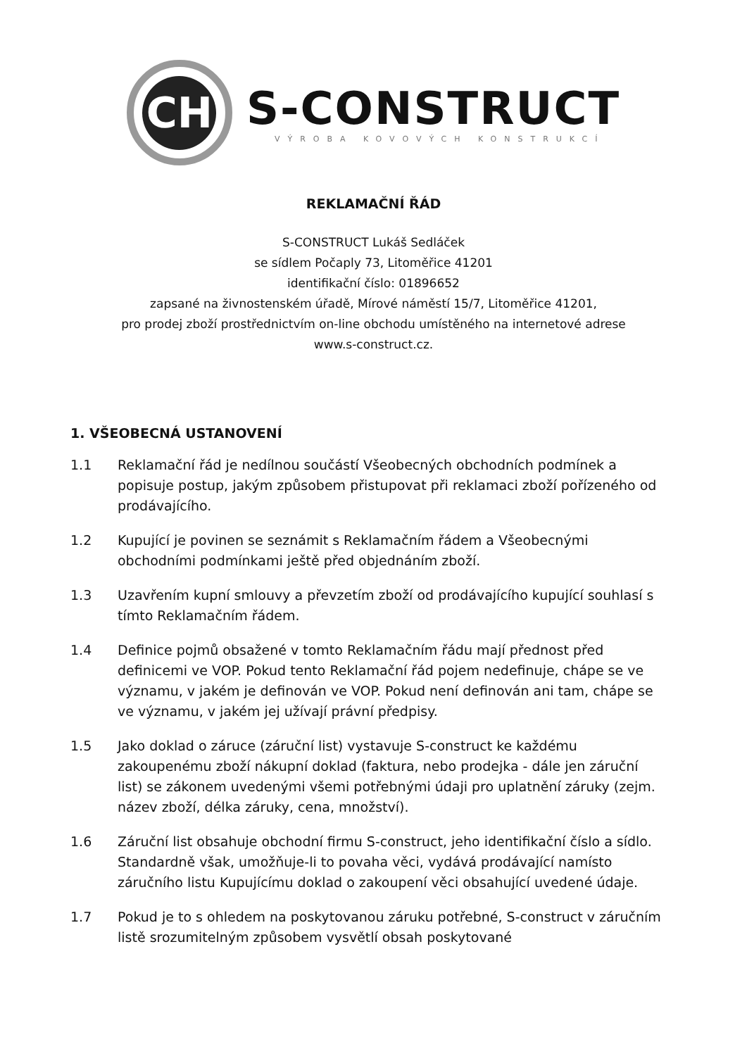CH
S-CONSTRUCT
VÝROBA KOVOVÝCH KONSTRUKCÍ
REKLAMAČNÍ ŘÁD
S-CONSTRUCT Lukáš Sedláček
se sídlem Počaply 73, Litoměřice 41201
identifikační číslo: 01896652
zapsané na živnostenském úřadě, Mírové náměstí 15/7, Litoměřice 41201,
pro prodej zboží prostřednictvím on-line obchodu umístěného na internetové adrese
www.s-construct.cz.
1. VŠEOBECNÁ USTANOVENÍ
1.1 Reklamační řád je nedílnou součástí Všeobecných obchodních podmínek a popisuje postup, jakým způsobem přistupovat při reklamaci zboží pořízeného od prodávajícího.
1.2 Kupující je povinen se seznámit s Reklamačním řádem a Všeobecnými obchodními podmínkami ještě před objednáním zboží.
1.3 Uzavřením kupní smlouvy a převzetím zboží od prodávajícího kupující souhlasí s tímto Reklamačním řádem.
1.4 Definice pojmů obsažené v tomto Reklamačním řádu mají přednost před definicemi ve VOP. Pokud tento Reklamační řád pojem nedefinuje, chápe se ve významu, v jakém je definován ve VOP. Pokud není definován ani tam, chápe se ve významu, v jakém jej užívají právní předpisy.
1.5 Jako doklad o záruce (záruční list) vystavuje S-construct ke každému zakoupenému zboží nákupní doklad (faktura, nebo prodejka - dále jen záruční list) se zákonem uvedenými všemi potřebnými údaji pro uplatnění záruky (zejm. název zboží, délka záruky, cena, množství).
1.6 Záruční list obsahuje obchodní firmu S-construct, jeho identifikační číslo a sídlo. Standardně však, umožňuje-li to povaha věci, vydává prodávající namísto záručního listu Kupujícímu doklad o zakoupení věci obsahující uvedené údaje.
1.7 Pokud je to s ohledem na poskytovanou záruku potřebné, S-construct v záručním listě srozumitelným způsobem vysvětlí obsah poskytované